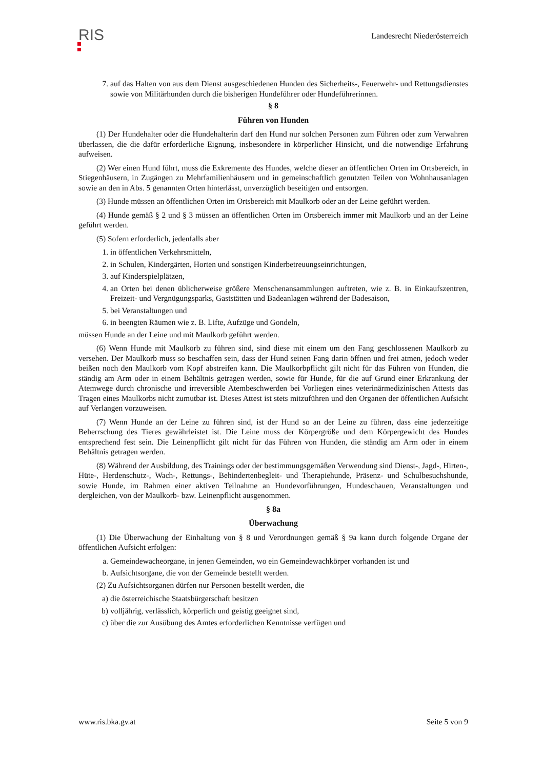RIS
Landesrecht Niederösterreich
7. auf das Halten von aus dem Dienst ausgeschiedenen Hunden des Sicherheits-, Feuerwehr- und Rettungsdienstes sowie von Militärhunden durch die bisherigen Hundeführer oder Hundeführerinnen.
§ 8
Führen von Hunden
(1) Der Hundehalter oder die Hundehalterin darf den Hund nur solchen Personen zum Führen oder zum Verwahren überlassen, die die dafür erforderliche Eignung, insbesondere in körperlicher Hinsicht, und die notwendige Erfahrung aufweisen.
(2) Wer einen Hund führt, muss die Exkremente des Hundes, welche dieser an öffentlichen Orten im Ortsbereich, in Stiegenhäusern, in Zugängen zu Mehrfamilienhäusern und in gemeinschaftlich genutzten Teilen von Wohnhausanlagen sowie an den in Abs. 5 genannten Orten hinterlässt, unverzüglich beseitigen und entsorgen.
(3) Hunde müssen an öffentlichen Orten im Ortsbereich mit Maulkorb oder an der Leine geführt werden.
(4) Hunde gemäß § 2 und § 3 müssen an öffentlichen Orten im Ortsbereich immer mit Maulkorb und an der Leine geführt werden.
(5) Sofern erforderlich, jedenfalls aber
1. in öffentlichen Verkehrsmitteln,
2. in Schulen, Kindergärten, Horten und sonstigen Kinderbetreuungseinrichtungen,
3. auf Kinderspielplätzen,
4. an Orten bei denen üblicherweise größere Menschenansammlungen auftreten, wie z. B. in Einkaufszentren, Freizeit- und Vergnügungsparks, Gaststätten und Badeanlagen während der Badesaison,
5. bei Veranstaltungen und
6. in beengten Räumen wie z. B. Lifte, Aufzüge und Gondeln,
müssen Hunde an der Leine und mit Maulkorb geführt werden.
(6) Wenn Hunde mit Maulkorb zu führen sind, sind diese mit einem um den Fang geschlossenen Maulkorb zu versehen. Der Maulkorb muss so beschaffen sein, dass der Hund seinen Fang darin öffnen und frei atmen, jedoch weder beißen noch den Maulkorb vom Kopf abstreifen kann. Die Maulkorbpflicht gilt nicht für das Führen von Hunden, die ständig am Arm oder in einem Behältnis getragen werden, sowie für Hunde, für die auf Grund einer Erkrankung der Atemwege durch chronische und irreversible Atembeschwerden bei Vorliegen eines veterinärmedizinischen Attests das Tragen eines Maulkorbs nicht zumutbar ist. Dieses Attest ist stets mitzuführen und den Organen der öffentlichen Aufsicht auf Verlangen vorzuweisen.
(7) Wenn Hunde an der Leine zu führen sind, ist der Hund so an der Leine zu führen, dass eine jederzeitige Beherrschung des Tieres gewährleistet ist. Die Leine muss der Körpergröße und dem Körpergewicht des Hundes entsprechend fest sein. Die Leinenpflicht gilt nicht für das Führen von Hunden, die ständig am Arm oder in einem Behältnis getragen werden.
(8) Während der Ausbildung, des Trainings oder der bestimmungsgemäßen Verwendung sind Dienst-, Jagd-, Hirten-, Hüte-, Herdenschutz-, Wach-, Rettungs-, Behindertenbegleit- und Therapiehunde, Präsenz- und Schulbesuchshunde, sowie Hunde, im Rahmen einer aktiven Teilnahme an Hundevorführungen, Hundeschauen, Veranstaltungen und dergleichen, von der Maulkorb- bzw. Leinenpflicht ausgenommen.
§ 8a
Überwachung
(1) Die Überwachung der Einhaltung von § 8 und Verordnungen gemäß § 9a kann durch folgende Organe der öffentlichen Aufsicht erfolgen:
a. Gemeindewacheorgane, in jenen Gemeinden, wo ein Gemeindewachkörper vorhanden ist und
b. Aufsichtsorgane, die von der Gemeinde bestellt werden.
(2) Zu Aufsichtsorganen dürfen nur Personen bestellt werden, die
a) die österreichische Staatsbürgerschaft besitzen
b) volljährig, verlässlich, körperlich und geistig geeignet sind,
c) über die zur Ausübung des Amtes erforderlichen Kenntnisse verfügen und
www.ris.bka.gv.at Seite 5 von 9